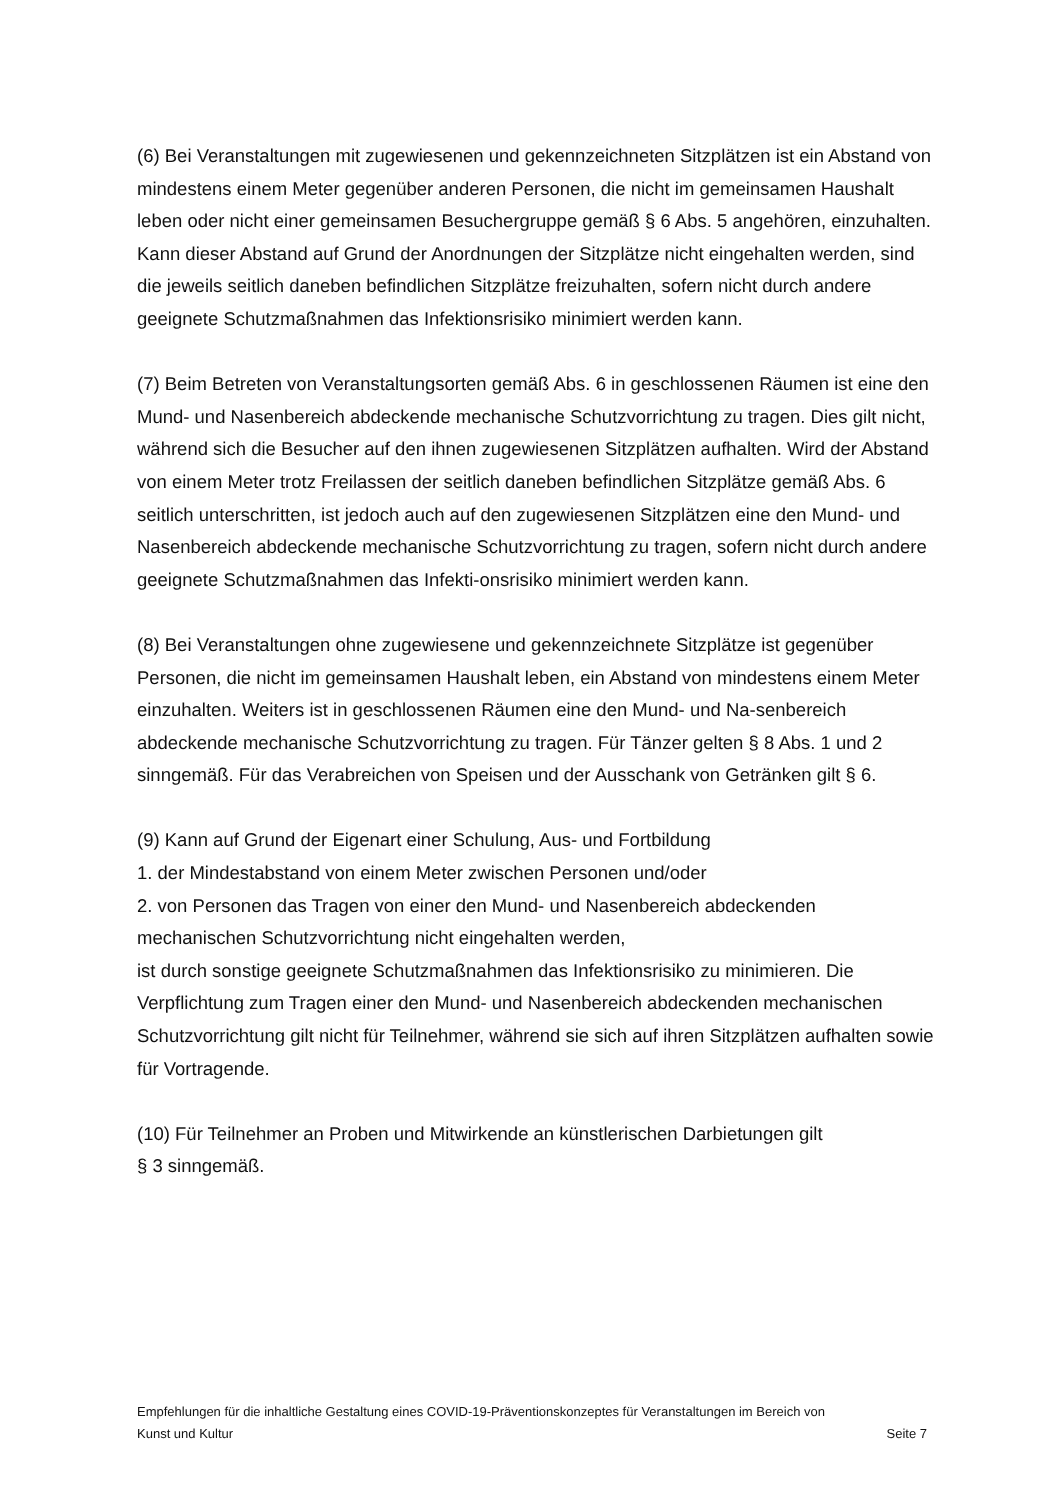(6) Bei Veranstaltungen mit zugewiesenen und gekennzeichneten Sitzplätzen ist ein Abstand von mindestens einem Meter gegenüber anderen Personen, die nicht im gemeinsamen Haushalt leben oder nicht einer gemeinsamen Besuchergruppe gemäß § 6 Abs. 5 angehören, einzuhalten. Kann dieser Abstand auf Grund der Anordnungen der Sitzplätze nicht eingehalten werden, sind die jeweils seitlich daneben befindlichen Sitzplätze freizuhalten, sofern nicht durch andere geeignete Schutzmaßnahmen das Infektionsrisiko minimiert werden kann.
(7) Beim Betreten von Veranstaltungsorten gemäß Abs. 6 in geschlossenen Räumen ist eine den Mund- und Nasenbereich abdeckende mechanische Schutzvorrichtung zu tragen. Dies gilt nicht, während sich die Besucher auf den ihnen zugewiesenen Sitzplätzen aufhalten. Wird der Abstand von einem Meter trotz Freilassen der seitlich daneben befindlichen Sitzplätze gemäß Abs. 6 seitlich unterschritten, ist jedoch auch auf den zugewiesenen Sitzplätzen eine den Mund- und Nasenbereich abdeckende mechanische Schutzvorrichtung zu tragen, sofern nicht durch andere geeignete Schutzmaßnahmen das Infekti-onsrisiko minimiert werden kann.
(8) Bei Veranstaltungen ohne zugewiesene und gekennzeichnete Sitzplätze ist gegenüber Personen, die nicht im gemeinsamen Haushalt leben, ein Abstand von mindestens einem Meter einzuhalten. Weiters ist in geschlossenen Räumen eine den Mund- und Na-senbereich abdeckende mechanische Schutzvorrichtung zu tragen. Für Tänzer gelten § 8 Abs. 1 und 2 sinngemäß. Für das Verabreichen von Speisen und der Ausschank von Getränken gilt § 6.
(9) Kann auf Grund der Eigenart einer Schulung, Aus- und Fortbildung
1. der Mindestabstand von einem Meter zwischen Personen und/oder
2. von Personen das Tragen von einer den Mund- und Nasenbereich abdeckenden mechanischen Schutzvorrichtung nicht eingehalten werden,
ist durch sonstige geeignete Schutzmaßnahmen das Infektionsrisiko zu minimieren. Die Verpflichtung zum Tragen einer den Mund- und Nasenbereich abdeckenden mechanischen Schutzvorrichtung gilt nicht für Teilnehmer, während sie sich auf ihren Sitzplätzen aufhalten sowie für Vortragende.
(10) Für Teilnehmer an Proben und Mitwirkende an künstlerischen Darbietungen gilt
§ 3 sinngemäß.
Empfehlungen für die inhaltliche Gestaltung eines COVID-19-Präventionskonzeptes für Veranstaltungen im Bereich von
Kunst und Kultur Seite 7